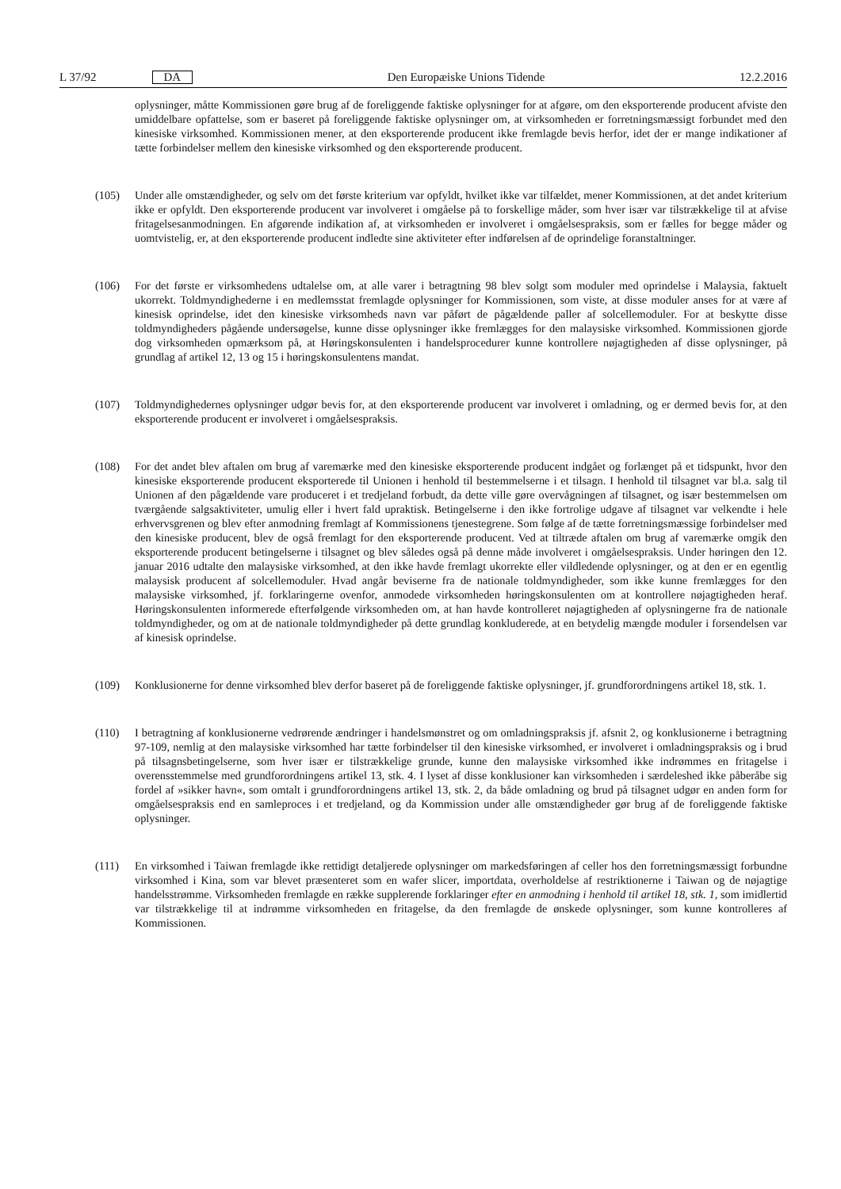L 37/92 DA
Den Europæiske Unions Tidende 12.2.2016
oplysninger, måtte Kommissionen gøre brug af de foreliggende faktiske oplysninger for at afgøre, om den eksporterende producent afviste den umiddelbare opfattelse, som er baseret på foreliggende faktiske oplysninger om, at virksomheden er forretningsmæssigt forbundet med den kinesiske virksomhed. Kommissionen mener, at den eksporterende producent ikke fremlagde bevis herfor, idet der er mange indikationer af tætte forbindelser mellem den kinesiske virksomhed og den eksporterende producent.
(105) Under alle omstændigheder, og selv om det første kriterium var opfyldt, hvilket ikke var tilfældet, mener Kommissionen, at det andet kriterium ikke er opfyldt. Den eksporterende producent var involveret i omgåelse på to forskellige måder, som hver især var tilstrækkelige til at afvise fritagelsesanmodningen. En afgørende indikation af, at virksomheden er involveret i omgåelsespraksis, som er fælles for begge måder og uomtvistelig, er, at den eksporterende producent indledte sine aktiviteter efter indførelsen af de oprindelige foranstaltninger.
(106) For det første er virksomhedens udtalelse om, at alle varer i betragtning 98 blev solgt som moduler med oprindelse i Malaysia, faktuelt ukorrekt. Toldmyndighederne i en medlemsstat fremlagde oplysninger for Kommissionen, som viste, at disse moduler anses for at være af kinesisk oprindelse, idet den kinesiske virksomheds navn var påført de pågældende paller af solcellemoduler. For at beskytte disse toldmyndigheders pågående undersøgelse, kunne disse oplysninger ikke fremlægges for den malaysiske virksomhed. Kommissionen gjorde dog virksomheden opmærksom på, at Høringskonsulenten i handelsprocedurer kunne kontrollere nøjagtigheden af disse oplysninger, på grundlag af artikel 12, 13 og 15 i høringskonsulentens mandat.
(107) Toldmyndighedernes oplysninger udgør bevis for, at den eksporterende producent var involveret i omladning, og er dermed bevis for, at den eksporterende producent er involveret i omgåelsespraksis.
(108) For det andet blev aftalen om brug af varemærke med den kinesiske eksporterende producent indgået og forlænget på et tidspunkt, hvor den kinesiske eksporterende producent eksporterede til Unionen i henhold til bestemmelserne i et tilsagn. I henhold til tilsagnet var bl.a. salg til Unionen af den pågældende vare produceret i et tredjeland forbudt, da dette ville gøre overvågningen af tilsagnet, og især bestemmelsen om tværgående salgsaktiviteter, umulig eller i hvert fald upraktisk. Betingelserne i den ikke fortrolige udgave af tilsagnet var velkendte i hele erhvervsgrenen og blev efter anmodning fremlagt af Kommissionens tjenestegrene. Som følge af de tætte forretningsmæssige forbindelser med den kinesiske producent, blev de også fremlagt for den eksporterende producent. Ved at tiltræde aftalen om brug af varemærke omgik den eksporterende producent betingelserne i tilsagnet og blev således også på denne måde involveret i omgåelsespraksis. Under høringen den 12. januar 2016 udtalte den malaysiske virksomhed, at den ikke havde fremlagt ukorrekte eller vildledende oplysninger, og at den er en egentlig malaysisk producent af solcellemoduler. Hvad angår beviserne fra de nationale toldmyndigheder, som ikke kunne fremlægges for den malaysiske virksomhed, jf. forklaringerne ovenfor, anmodede virksomheden høringskonsulenten om at kontrollere nøjagtigheden heraf. Høringskonsulenten informerede efterfølgende virksomheden om, at han havde kontrolleret nøjagtigheden af oplysningerne fra de nationale toldmyndigheder, og om at de nationale toldmyndigheder på dette grundlag konkluderede, at en betydelig mængde moduler i forsendelsen var af kinesisk oprindelse.
(109) Konklusionerne for denne virksomhed blev derfor baseret på de foreliggende faktiske oplysninger, jf. grundforordningens artikel 18, stk. 1.
(110) I betragtning af konklusionerne vedrørende ændringer i handelsmønstret og om omladningspraksis jf. afsnit 2, og konklusionerne i betragtning 97-109, nemlig at den malaysiske virksomhed har tætte forbindelser til den kinesiske virksomhed, er involveret i omladningspraksis og i brud på tilsagnsbetingelserne, som hver især er tilstrækkelige grunde, kunne den malaysiske virksomhed ikke indrømmes en fritagelse i overensstemmelse med grundforordningens artikel 13, stk. 4. I lyset af disse konklusioner kan virksomheden i særdeleshed ikke påberåbe sig fordel af »sikker havn«, som omtalt i grundforordningens artikel 13, stk. 2, da både omladning og brud på tilsagnet udgør en anden form for omgåelsespraksis end en samleproces i et tredjeland, og da Kommission under alle omstændigheder gør brug af de foreliggende faktiske oplysninger.
(111) En virksomhed i Taiwan fremlagde ikke rettidigt detaljerede oplysninger om markedsføringen af celler hos den forretningsmæssigt forbundne virksomhed i Kina, som var blevet præsenteret som en wafer slicer, importdata, overholdelse af restriktionerne i Taiwan og de nøjagtige handelsstrømme. Virksomheden fremlagde en række supplerende forklaringer efter en anmodning i henhold til artikel 18, stk. 1, som imidlertid var tilstrækkelige til at indrømme virksomheden en fritagelse, da den fremlagde de ønskede oplysninger, som kunne kontrolleres af Kommissionen.